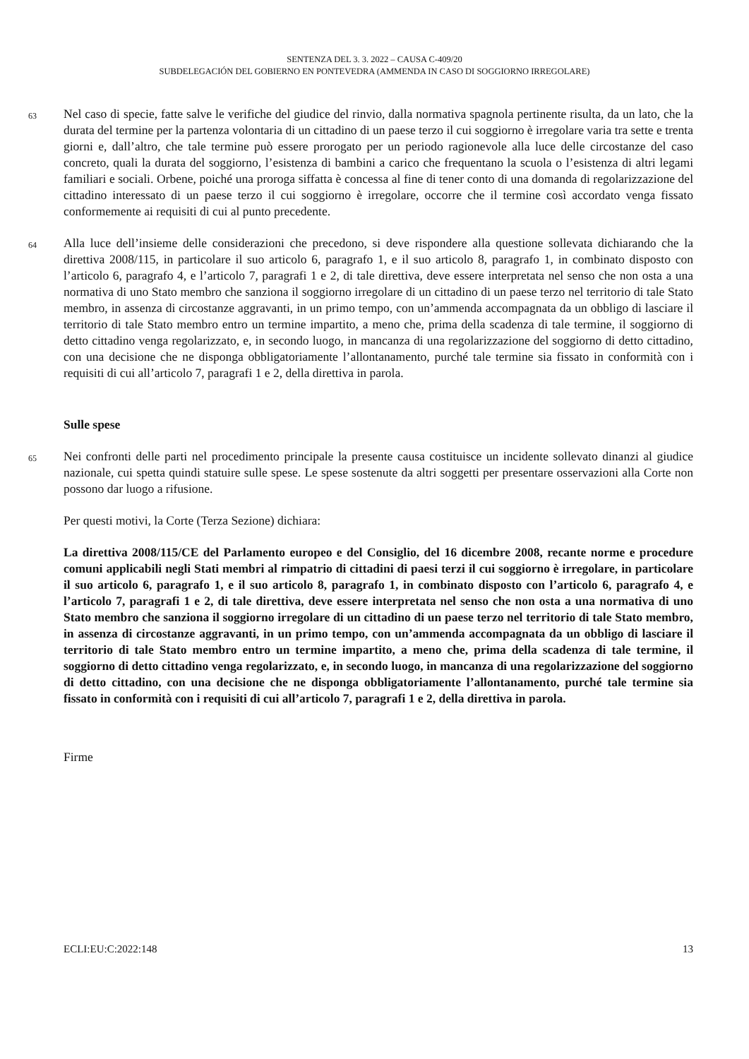SENTENZA DEL 3. 3. 2022 – CAUSA C-409/20
SUBDELEGACIÓN DEL GOBIERNO EN PONTEVEDRA (AMMENDA IN CASO DI SOGGIORNO IRREGOLARE)
63
Nel caso di specie, fatte salve le verifiche del giudice del rinvio, dalla normativa spagnola pertinente risulta, da un lato, che la durata del termine per la partenza volontaria di un cittadino di un paese terzo il cui soggiorno è irregolare varia tra sette e trenta giorni e, dall’altro, che tale termine può essere prorogato per un periodo ragionevole alla luce delle circostanze del caso concreto, quali la durata del soggiorno, l’esistenza di bambini a carico che frequentano la scuola o l’esistenza di altri legami familiari e sociali. Orbene, poiché una proroga siffatta è concessa al fine di tener conto di una domanda di regolarizzazione del cittadino interessato di un paese terzo il cui soggiorno è irregolare, occorre che il termine così accordato venga fissato conformemente ai requisiti di cui al punto precedente.
64
Alla luce dell’insieme delle considerazioni che precedono, si deve rispondere alla questione sollevata dichiarando che la direttiva 2008/115, in particolare il suo articolo 6, paragrafo 1, e il suo articolo 8, paragrafo 1, in combinato disposto con l’articolo 6, paragrafo 4, e l’articolo 7, paragrafi 1 e 2, di tale direttiva, deve essere interpretata nel senso che non osta a una normativa di uno Stato membro che sanziona il soggiorno irregolare di un cittadino di un paese terzo nel territorio di tale Stato membro, in assenza di circostanze aggravanti, in un primo tempo, con un’ammenda accompagnata da un obbligo di lasciare il territorio di tale Stato membro entro un termine impartito, a meno che, prima della scadenza di tale termine, il soggiorno di detto cittadino venga regolarizzato, e, in secondo luogo, in mancanza di una regolarizzazione del soggiorno di detto cittadino, con una decisione che ne disponga obbligatoriamente l’allontanamento, purché tale termine sia fissato in conformità con i requisiti di cui all’articolo 7, paragrafi 1 e 2, della direttiva in parola.
Sulle spese
65
Nei confronti delle parti nel procedimento principale la presente causa costituisce un incidente sollevato dinanzi al giudice nazionale, cui spetta quindi statuire sulle spese. Le spese sostenute da altri soggetti per presentare osservazioni alla Corte non possono dar luogo a rifusione.
Per questi motivi, la Corte (Terza Sezione) dichiara:
La direttiva 2008/115/CE del Parlamento europeo e del Consiglio, del 16 dicembre 2008, recante norme e procedure comuni applicabili negli Stati membri al rimpatrio di cittadini di paesi terzi il cui soggiorno è irregolare, in particolare il suo articolo 6, paragrafo 1, e il suo articolo 8, paragrafo 1, in combinato disposto con l’articolo 6, paragrafo 4, e l’articolo 7, paragrafi 1 e 2, di tale direttiva, deve essere interpretata nel senso che non osta a una normativa di uno Stato membro che sanziona il soggiorno irregolare di un cittadino di un paese terzo nel territorio di tale Stato membro, in assenza di circostanze aggravanti, in un primo tempo, con un’ammenda accompagnata da un obbligo di lasciare il territorio di tale Stato membro entro un termine impartito, a meno che, prima della scadenza di tale termine, il soggiorno di detto cittadino venga regolarizzato, e, in secondo luogo, in mancanza di una regolarizzazione del soggiorno di detto cittadino, con una decisione che ne disponga obbligatoriamente l’allontanamento, purché tale termine sia fissato in conformità con i requisiti di cui all’articolo 7, paragrafi 1 e 2, della direttiva in parola.
Firme
ECLI:EU:C:2022:148 13